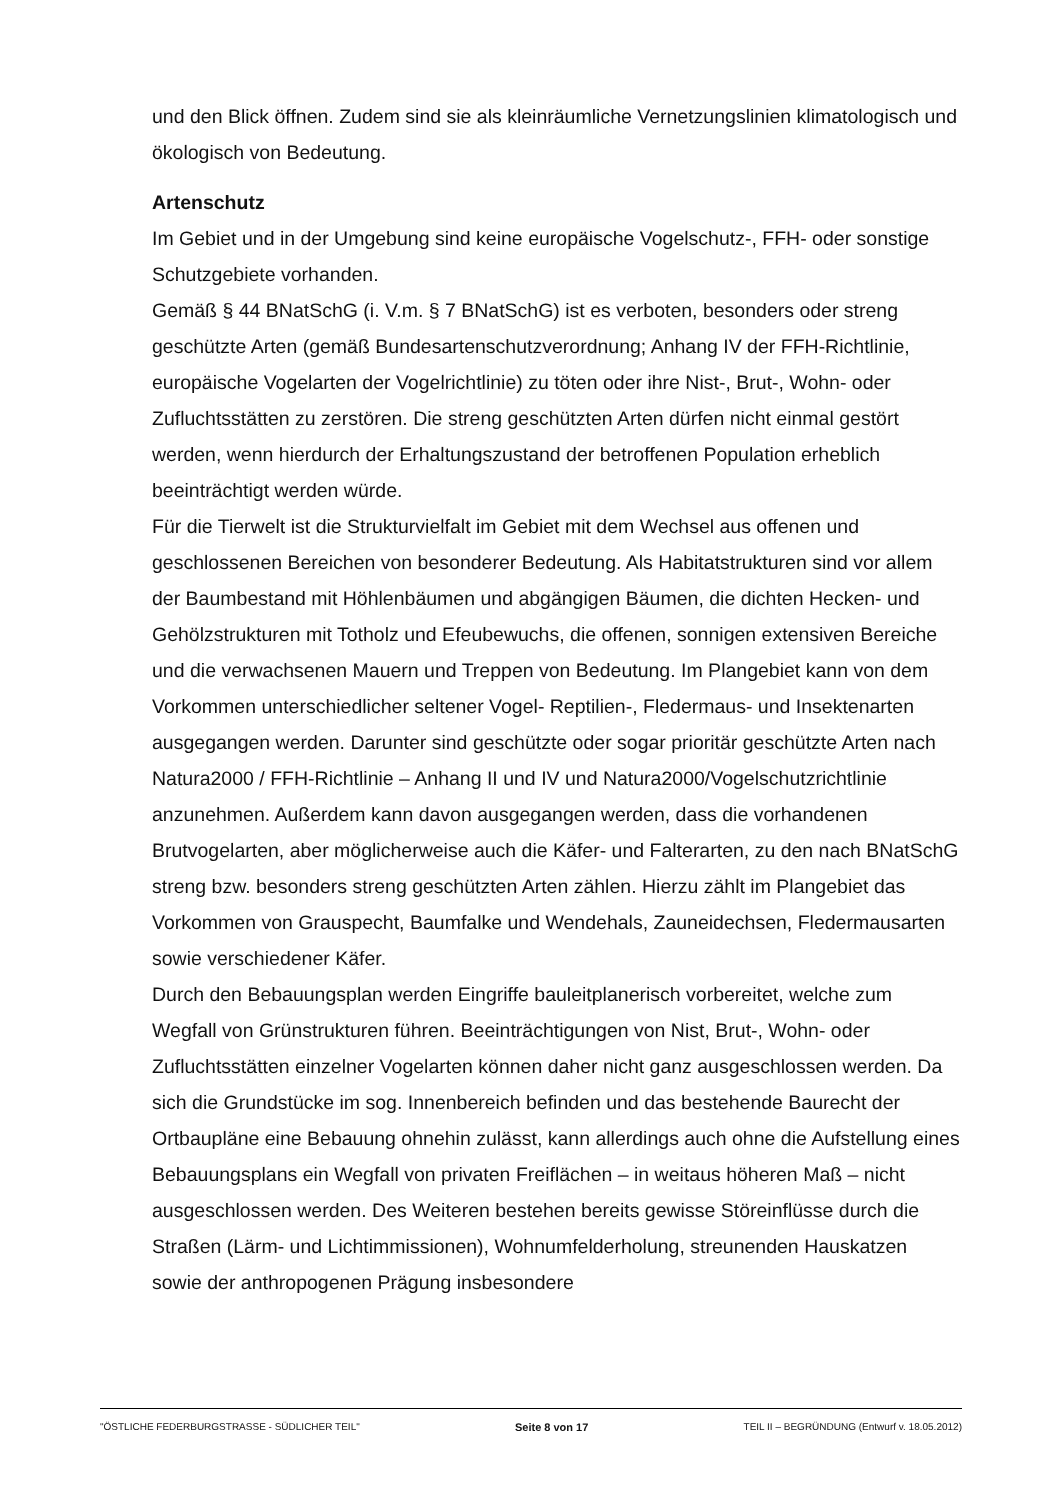und den Blick öffnen. Zudem sind sie als kleinräumliche Vernetzungslinien klimatologisch und ökologisch von Bedeutung.
Artenschutz
Im Gebiet und in der Umgebung sind keine europäische Vogelschutz-, FFH- oder sonstige Schutzgebiete vorhanden.
Gemäß § 44 BNatSchG (i. V.m. § 7 BNatSchG) ist es verboten, besonders oder streng geschützte Arten (gemäß Bundesartenschutzverordnung; Anhang IV der FFH-Richtlinie, europäische Vogelarten der Vogelrichtlinie) zu töten oder ihre Nist-, Brut-, Wohn- oder Zufluchtsstätten zu zerstören. Die streng geschützten Arten dürfen nicht einmal gestört werden, wenn hierdurch der Erhaltungszustand der betroffenen Population erheblich beeinträchtigt werden würde.
Für die Tierwelt ist die Strukturvielfalt im Gebiet mit dem Wechsel aus offenen und geschlossenen Bereichen von besonderer Bedeutung. Als Habitatstrukturen sind vor allem der Baumbestand mit Höhlenbäumen und abgängigen Bäumen, die dichten Hecken- und Gehölzstrukturen mit Totholz und Efeubewuchs, die offenen, sonnigen extensiven Bereiche und die verwachsenen Mauern und Treppen von Bedeutung. Im Plangebiet kann von dem Vorkommen unterschiedlicher seltener Vogel- Reptilien-, Fledermaus- und Insektenarten ausgegangen werden. Darunter sind geschützte oder sogar prioritär geschützte Arten nach Natura2000 / FFH-Richtlinie – Anhang II und IV und Natura2000/Vogelschutzrichtlinie anzunehmen. Außerdem kann davon ausgegangen werden, dass die vorhandenen Brutvogelarten, aber möglicherweise auch die Käfer- und Falterarten, zu den nach BNatSchG streng bzw. besonders streng geschützten Arten zählen. Hierzu zählt im Plangebiet das Vorkommen von Grauspecht, Baumfalke und Wendehals, Zauneidechsen, Fledermausarten sowie verschiedener Käfer.
Durch den Bebauungsplan werden Eingriffe bauleitplanerisch vorbereitet, welche zum Wegfall von Grünstrukturen führen. Beeinträchtigungen von Nist, Brut-, Wohn- oder Zufluchtsstätten einzelner Vogelarten können daher nicht ganz ausgeschlossen werden. Da sich die Grundstücke im sog. Innenbereich befinden und das bestehende Baurecht der Ortbaupläne eine Bebauung ohnehin zulässt, kann allerdings auch ohne die Aufstellung eines Bebauungsplans ein Wegfall von privaten Freiflächen – in weitaus höheren Maß – nicht ausgeschlossen werden. Des Weiteren bestehen bereits gewisse Störeinflüsse durch die Straßen (Lärm- und Lichtimmissionen), Wohnumfelderholung, streunenden Hauskatzen sowie der anthropogenen Prägung insbesondere
"ÖSTLICHE FEDERBURGSTRASSE - SÜDLICHER TEIL" Seite 8 von 17 TEIL II – BEGRÜNDUNG (Entwurf v. 18.05.2012)